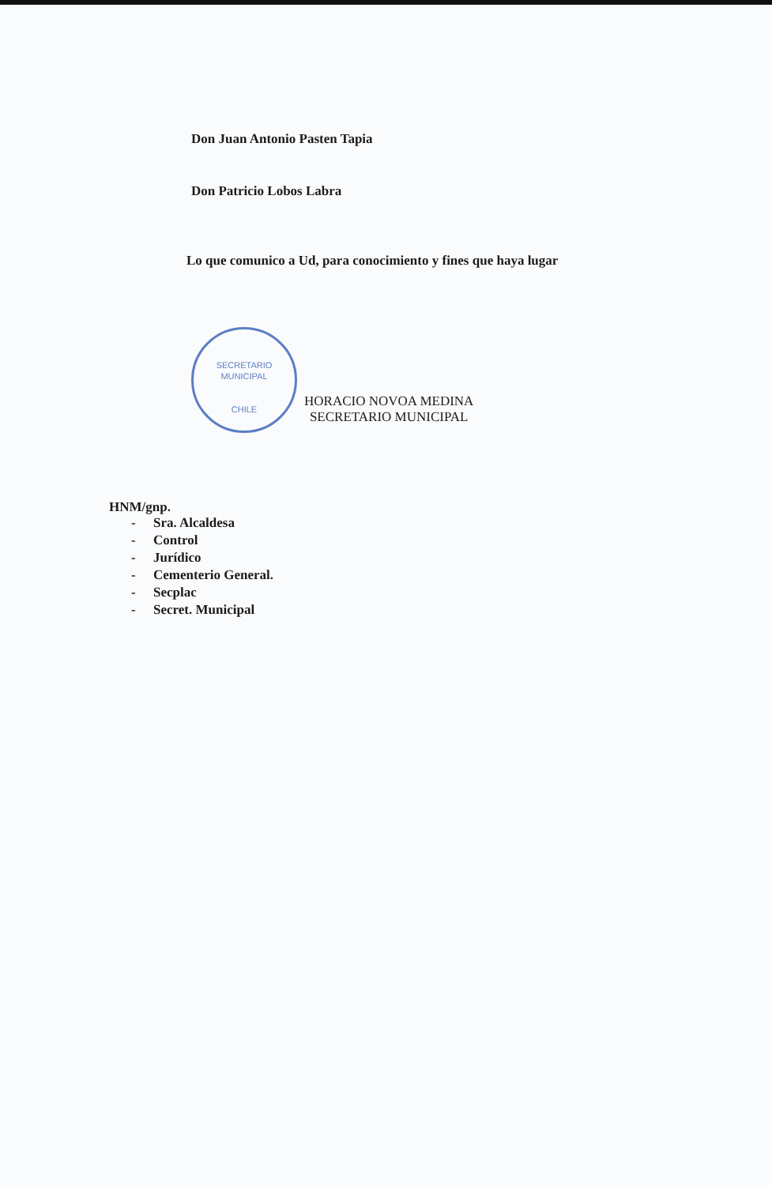Don Juan Antonio Pasten Tapia
Don Patricio Lobos Labra
Lo que comunico a Ud, para conocimiento y fines que haya lugar
SECRETARIO
MUNICIPAL
CHILE
HORACIO NOVOA MEDINA
SECRETARIO MUNICIPAL
HNM/gnp.
- Sra. Alcaldesa
- Control
- Jurídico
- Cementerio General.
- Secplac
- Secret. Municipal